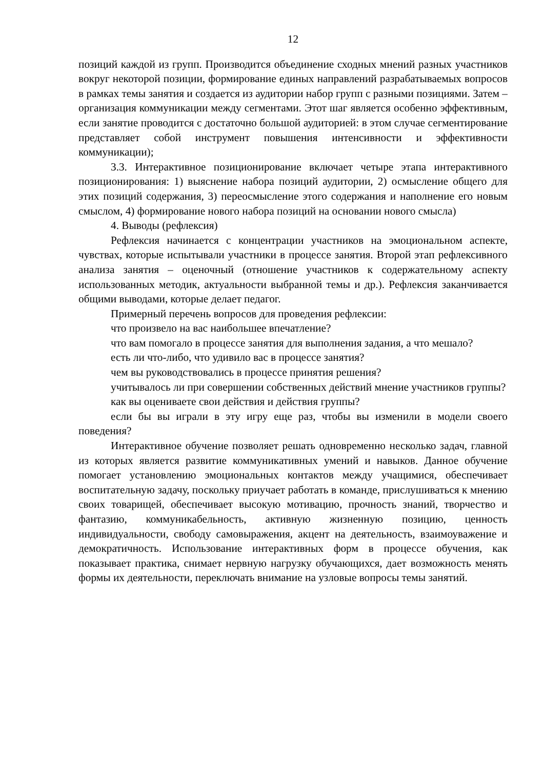12
позиций каждой из групп. Производится объединение сходных мнений разных участников вокруг некоторой позиции, формирование единых направлений разрабатываемых вопросов в рамках темы занятия и создается из аудитории набор групп с разными позициями. Затем – организация коммуникации между сегментами. Этот шаг является особенно эффективным, если занятие проводится с достаточно большой аудиторией: в этом случае сегментирование представляет собой инструмент повышения интенсивности и эффективности коммуникации);
3.3. Интерактивное позиционирование включает четыре этапа интерактивного позиционирования: 1) выяснение набора позиций аудитории, 2) осмысление общего для этих позиций содержания, 3) переосмысление этого содержания и наполнение его новым смыслом, 4) формирование нового набора позиций на основании нового смысла)
4. Выводы (рефлексия)
Рефлексия начинается с концентрации участников на эмоциональном аспекте, чувствах, которые испытывали участники в процессе занятия. Второй этап рефлексивного анализа занятия – оценочный (отношение участников к содержательному аспекту использованных методик, актуальности выбранной темы и др.). Рефлексия заканчивается общими выводами, которые делает педагог.
Примерный перечень вопросов для проведения рефлексии:
что произвело на вас наибольшее впечатление?
что вам помогало в процессе занятия для выполнения задания, а что мешало?
есть ли что-либо, что удивило вас в процессе занятия?
чем вы руководствовались в процессе принятия решения?
учитывалось ли при совершении собственных действий мнение участников группы?
как вы оцениваете свои действия и действия группы?
если бы вы играли в эту игру еще раз, чтобы вы изменили в модели своего поведения?
Интерактивное обучение позволяет решать одновременно несколько задач, главной из которых является развитие коммуникативных умений и навыков. Данное обучение помогает установлению эмоциональных контактов между учащимися, обеспечивает воспитательную задачу, поскольку приучает работать в команде, прислушиваться к мнению своих товарищей, обеспечивает высокую мотивацию, прочность знаний, творчество и фантазию, коммуникабельность, активную жизненную позицию, ценность индивидуальности, свободу самовыражения, акцент на деятельность, взаимоуважение и демократичность. Использование интерактивных форм в процессе обучения, как показывает практика, снимает нервную нагрузку обучающихся, дает возможность менять формы их деятельности, переключать внимание на узловые вопросы темы занятий.